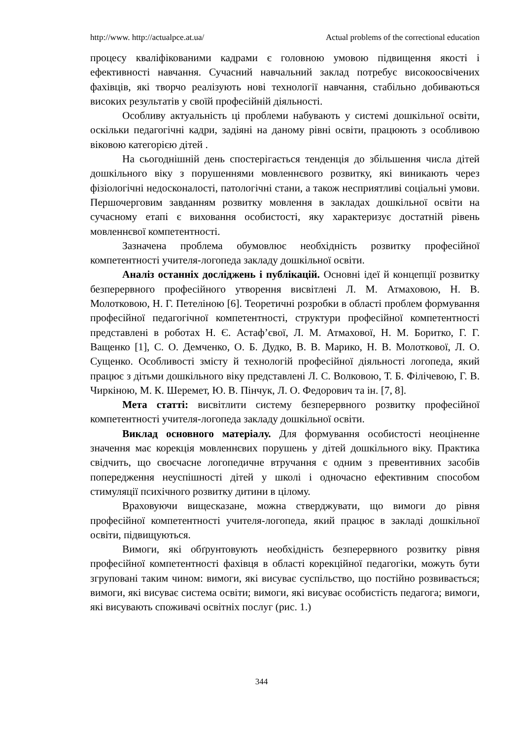http://www. http://actualpce.at.ua/ Actual problems of the correctional education
процесу кваліфікованими кадрами є головною умовою підвищення якості і ефективності навчання. Сучасний навчальний заклад потребує високоосвічених фахівців, які творчо реалізують нові технології навчання, стабільно добиваються високих результатів у своїй професійній діяльності.
Особливу актуальність ці проблеми набувають у системі дошкільної освіти, оскільки педагогічні кадри, задіяні на даному рівні освіти, працюють з особливою віковою категорією дітей .
На сьогоднішній день спостерігається тенденція до збільшення числа дітей дошкільного віку з порушеннями мовленнєвого розвитку, які виникають через фізіологічні недосконалості, патологічні стани, а також несприятливі соціальні умови. Першочерговим завданням розвитку мовлення в закладах дошкільної освіти на сучасному етапі є виховання особистості, яку характеризує достатній рівень мовленнєвої компетентності.
Зазначена проблема обумовлює необхідність розвитку професійної компетентності учителя-логопеда закладу дошкільної освіти.
Аналіз останніх досліджень і публікацій. Основні ідеї й концепції розвитку безперервного професійного утворення висвітлені Л. М. Атмаховою, Н. В. Молотковою, Н. Г. Петеліною [6]. Теоретичні розробки в області проблем формування професійної педагогічної компетентності, структури професійної компетентності представлені в роботах Н. Є. Астаф’євої, Л. М. Атмахової, Н. М. Боритко, Г. Г. Ващенко [1], С. О. Демченко, О. Б. Дудко, В. В. Марико, Н. В. Молоткової, Л. О. Сущенко. Особливості змісту й технологій професійної діяльності логопеда, який працює з дітьми дошкільного віку представлені Л. С. Волковою, Т. Б. Філічевою, Г. В. Чиркіною, М. К. Шеремет, Ю. В. Пінчук, Л. О. Федорович та ін. [7, 8].
Мета статті: висвітлити систему безперервного розвитку професійної компетентності учителя-логопеда закладу дошкільної освіти.
Виклад основного матеріалу. Для формування особистості неоціненне значення має корекція мовленнєвих порушень у дітей дошкільного віку. Практика свідчить, що своєчасне логопедичне втручання є одним з превентивних засобів попередження неуспішності дітей у школі і одночасно ефективним способом стимуляції психічного розвитку дитини в цілому.
Враховуючи вищесказане, можна стверджувати, що вимоги до рівня професійної компетентності учителя-логопеда, який працює в закладі дошкільної освіти, підвищуються.
Вимоги, які обґрунтовують необхідність безперервного розвитку рівня професійної компетентності фахівця в області корекційної педагогіки, можуть бути згруповані таким чином: вимоги, які висуває суспільство, що постійно розвивається; вимоги, які висуває система освіти; вимоги, які висуває особистість педагога; вимоги, які висувають споживачі освітніх послуг (рис. 1.)
344